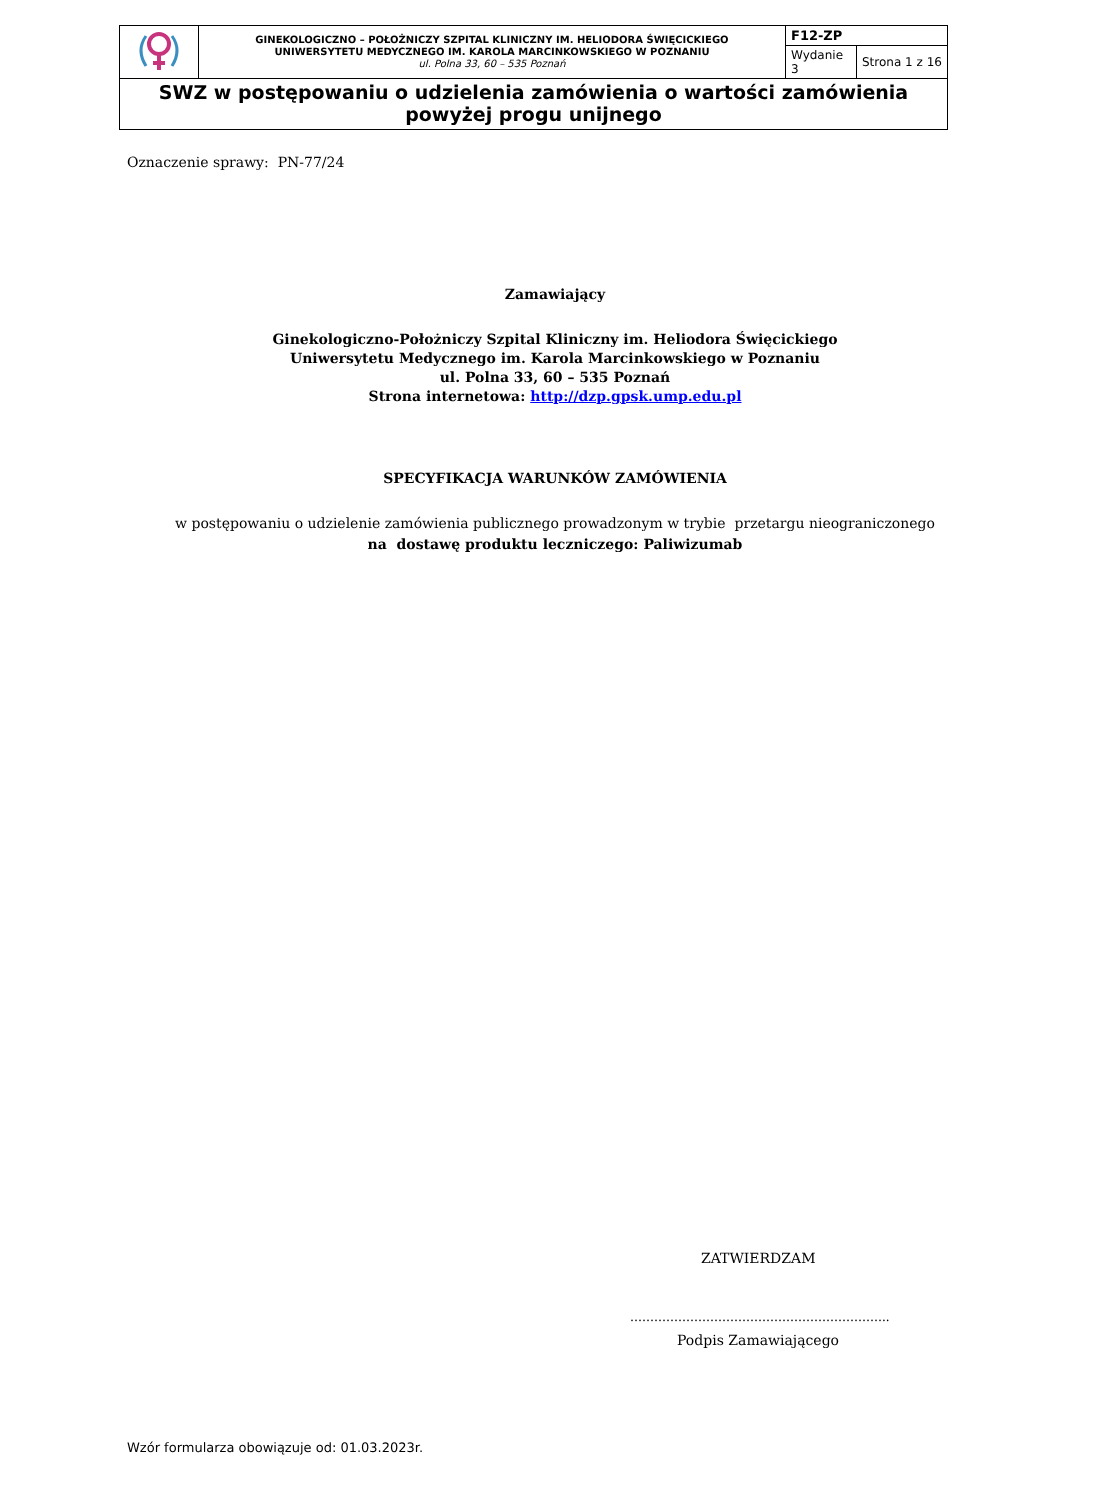| | GINEKOLOGICZNO – POŁOŻNICZY SZPITAL KLINICZNY IM. HELIODORA ŚWIĘCICKIEGO UNIWERSYTETU MEDYCZNEGO IM. KAROLA MARCINKOWSKIEGO W POZNANIU ul. Polna 33, 60 – 535 Poznań | F12-ZP | |
| | | Wydanie 3 | Strona 1 z 16 |
| SWZ w postępowaniu o udzielenia zamówienia o wartości zamówienia powyżej progu unijnego | | | |
Oznaczenie sprawy: PN-77/24
Zamawiający
Ginekologiczno-Położniczy Szpital Kliniczny im. Heliodora Święcickiego
Uniwersytetu Medycznego im. Karola Marcinkowskiego w Poznaniu
ul. Polna 33, 60 – 535 Poznań
Strona internetowa: http://dzp.gpsk.ump.edu.pl
SPECYFIKACJA WARUNKÓW ZAMÓWIENIA
w postępowaniu o udzielenie zamówienia publicznego prowadzonym w trybie przetargu nieograniczonego
na dostawę produktu leczniczego: Paliwizumab
ZATWIERDZAM
………………………………………………………..
Podpis Zamawiającego
Wzór formularza obowiązuje od: 01.03.2023r.